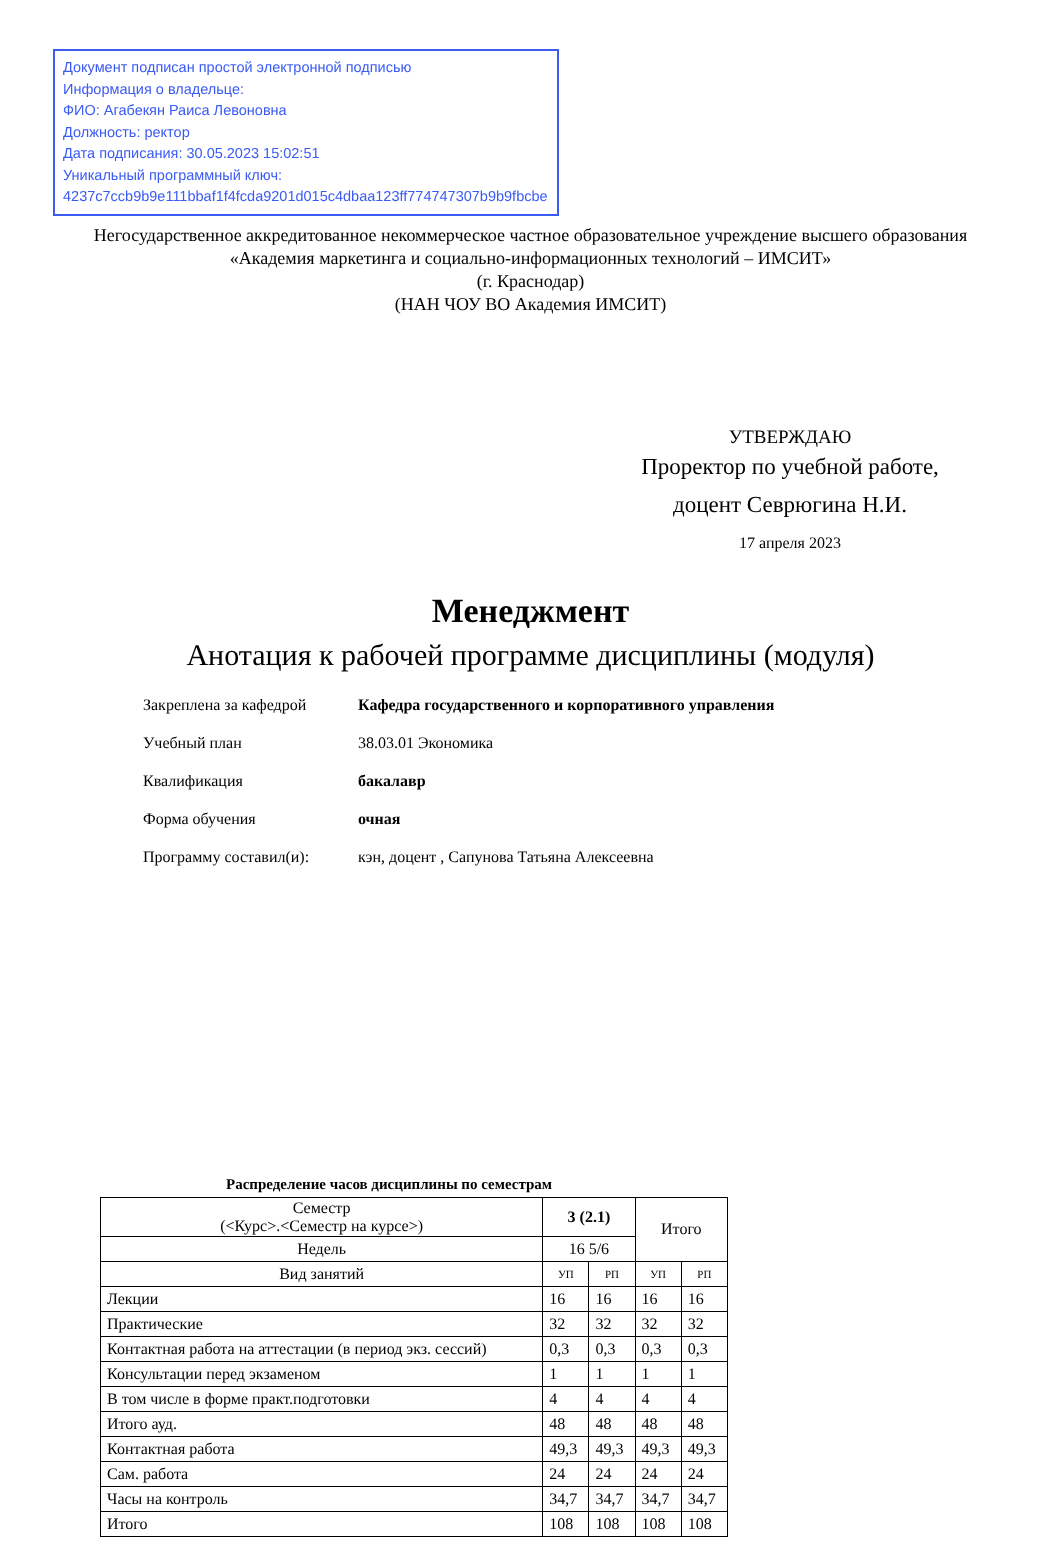Документ подписан простой электронной подписью
Информация о владельце:
ФИО: Агабекян Раиса Левоновна
Должность: ректор
Дата подписания: 30.05.2023 15:02:51
Уникальный программный ключ:
4237c7ccb9b9e111bbaf1f4fcda9201d015c4dbaa123ff774747307b9b9fbcbe
Негосударственное аккредитованное некоммерческое частное образовательное учреждение высшего образования
«Академия маркетинга и социально-информационных технологий – ИМСИТ»
(г. Краснодар)
(НАН ЧОУ ВО Академия ИМСИТ)
УТВЕРЖДАЮ
Проректор по учебной работе,
доцент Севрюгина Н.И.
17 апреля 2023
Менеджмент
Анотация к рабочей программе дисциплины (модуля)
| Закреплена за кафедрой | Кафедра государственного и корпоративного управления |
| Учебный план | 38.03.01 Экономика |
| Квалификация | бакалавр |
| Форма обучения | очная |
| Программу составил(и): | кэн, доцент , Сапунова Татьяна Алексеевна |
Распределение часов дисциплины по семестрам
| Семестр (<Курс>.<Семестр на курсе>) | 3 (2.1) | | Итого | |
| --- | --- | --- | --- | --- |
| Недель | 16 5/6 | | | |
| Вид занятий | УП | РП | УП | РП |
| Лекции | 16 | 16 | 16 | 16 |
| Практические | 32 | 32 | 32 | 32 |
| Контактная работа на аттестации (в период экз. сессий) | 0,3 | 0,3 | 0,3 | 0,3 |
| Консультации перед экзаменом | 1 | 1 | 1 | 1 |
| В том числе в форме практ.подготовки | 4 | 4 | 4 | 4 |
| Итого ауд. | 48 | 48 | 48 | 48 |
| Контактная работа | 49,3 | 49,3 | 49,3 | 49,3 |
| Сам. работа | 24 | 24 | 24 | 24 |
| Часы на контроль | 34,7 | 34,7 | 34,7 | 34,7 |
| Итого | 108 | 108 | 108 | 108 |